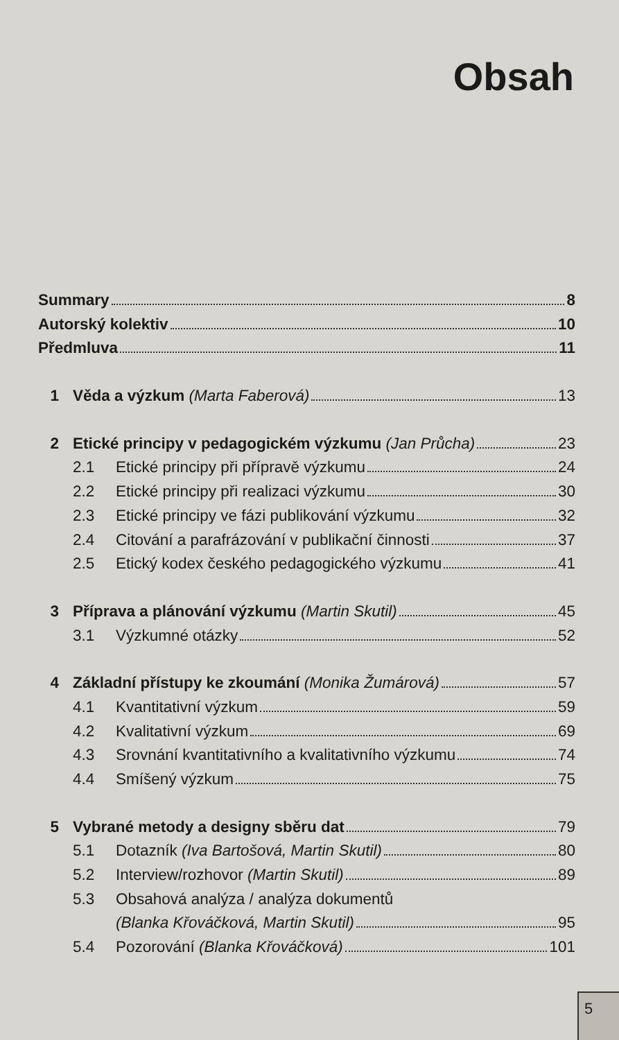Obsah
Summary 8
Autorský kolektiv 10
Předmluva 11
1 Věda a výzkum (Marta Faberová) 13
2 Etické principy v pedagogickém výzkumu (Jan Průcha) 23
2.1 Etické principy při přípravě výzkumu 24
2.2 Etické principy při realizaci výzkumu 30
2.3 Etické principy ve fázi publikování výzkumu 32
2.4 Citování a parafrázování v publikační činnosti 37
2.5 Etický kodex českého pedagogického výzkumu 41
3 Příprava a plánování výzkumu (Martin Skutil) 45
3.1 Výzkumné otázky 52
4 Základní přístupy ke zkoumání (Monika Žumárová) 57
4.1 Kvantitativní výzkum 59
4.2 Kvalitativní výzkum 69
4.3 Srovnání kvantitativního a kvalitativního výzkumu 74
4.4 Smíšený výzkum 75
5 Vybrané metody a designy sběru dat 79
5.1 Dotazník (Iva Bartošová, Martin Skutil) 80
5.2 Interview/rozhovor (Martin Skutil) 89
5.3 Obsahová analýza / analýza dokumentů
(Blanka Křováčková, Martin Skutil) 95
5.4 Pozorování (Blanka Křováčková) 101
5